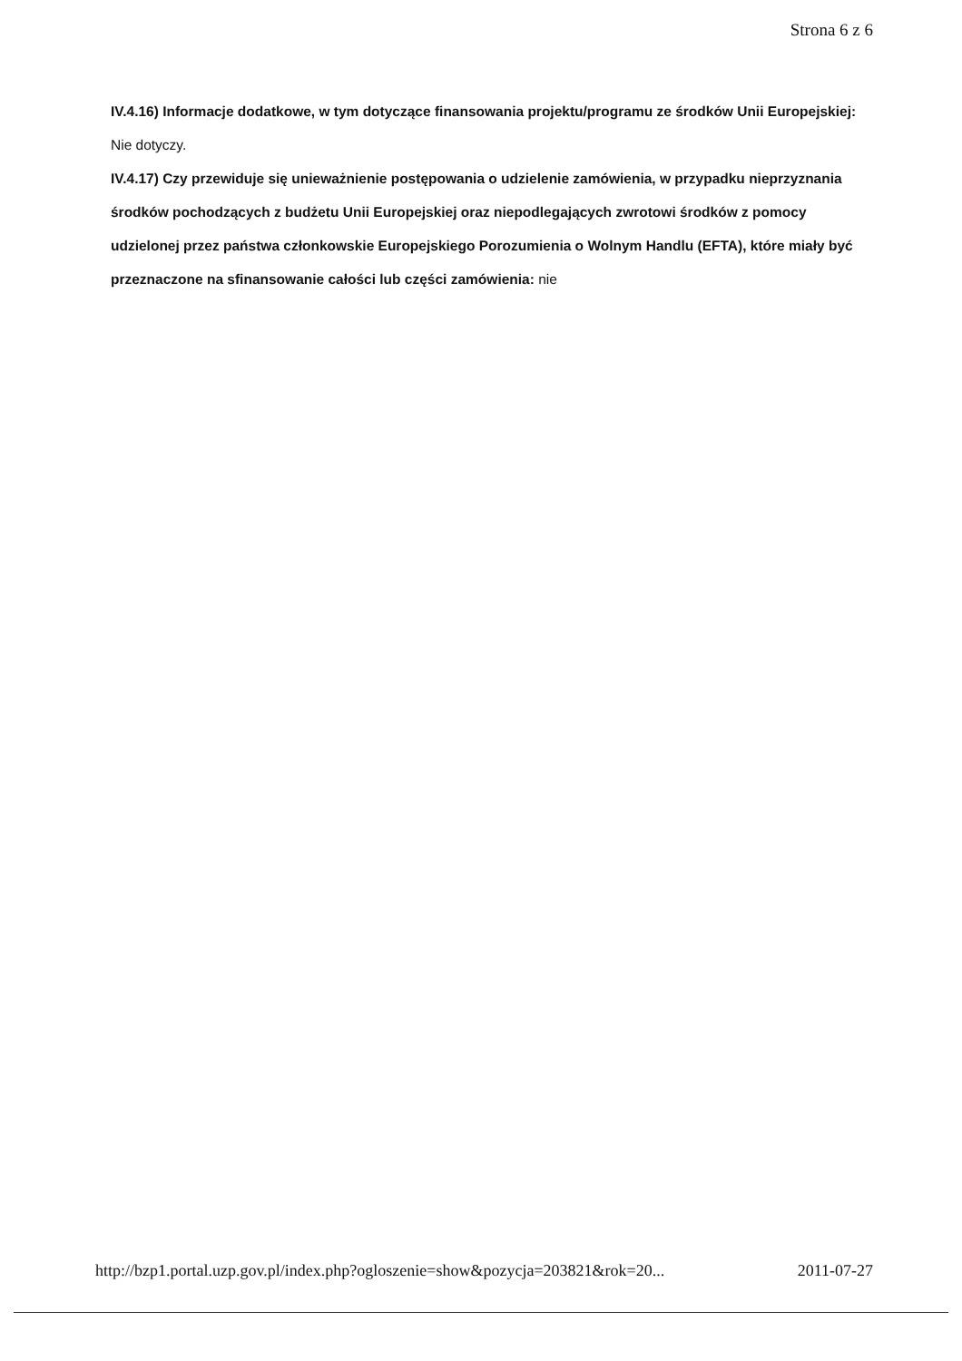Strona 6 z 6
IV.4.16) Informacje dodatkowe, w tym dotyczące finansowania projektu/programu ze środków Unii Europejskiej: Nie dotyczy.
IV.4.17) Czy przewiduje się unieważnienie postępowania o udzielenie zamówienia, w przypadku nieprzyznania środków pochodzących z budżetu Unii Europejskiej oraz niepodlegających zwrotowi środków z pomocy udzielonej przez państwa członkowskie Europejskiego Porozumienia o Wolnym Handlu (EFTA), które miały być przeznaczone na sfinansowanie całości lub części zamówienia: nie
http://bzp1.portal.uzp.gov.pl/index.php?ogloszenie=show&pozycja=203821&rok=20... 2011-07-27